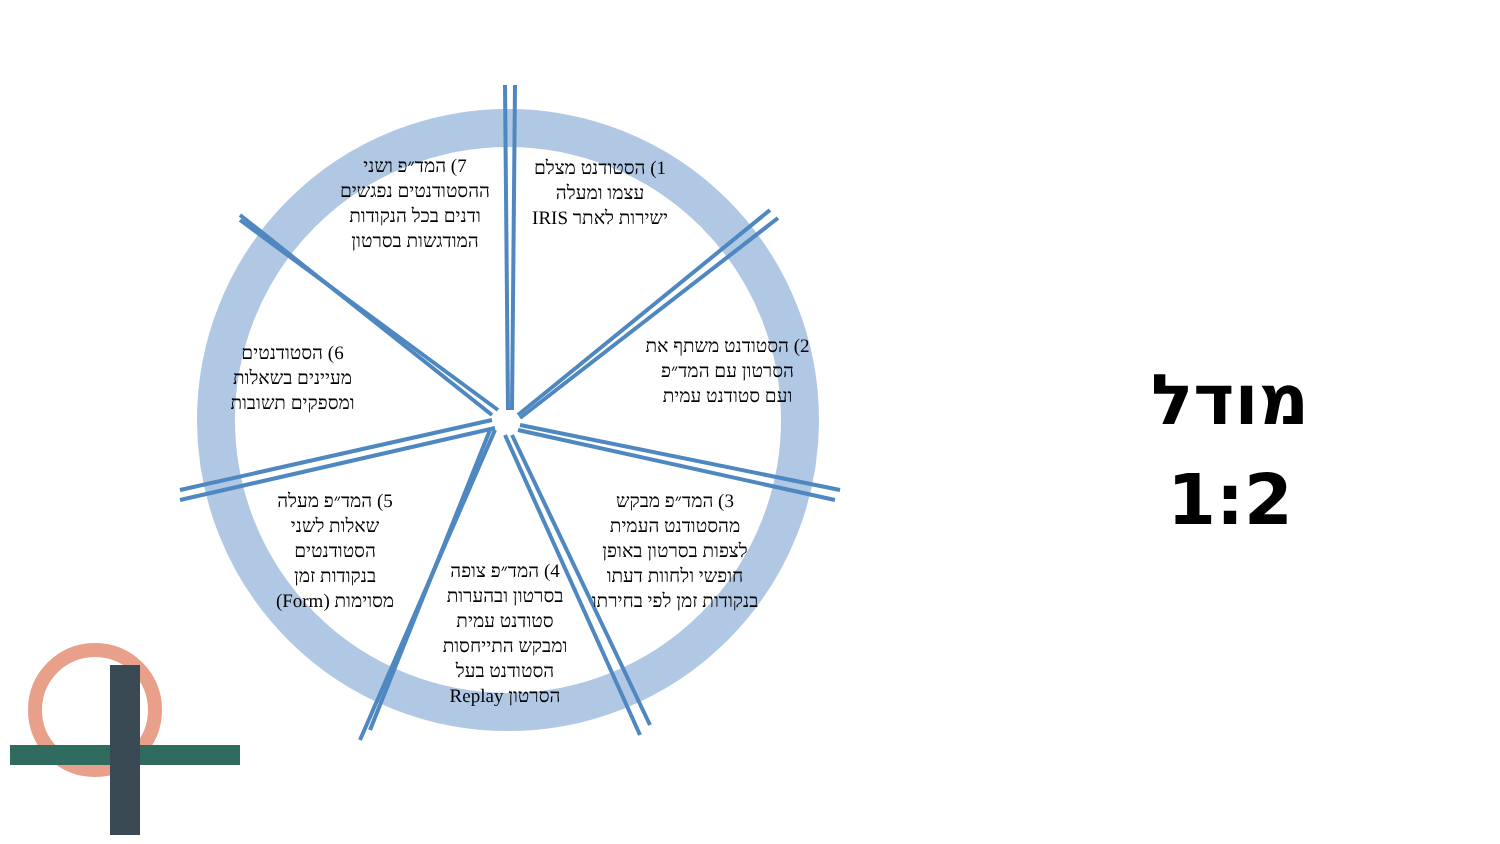1) הסטודנט מצלם עצמו ומעלה ישירות לאתר IRIS
2) הסטודנט משתף את הסרטון עם המד״פ ועם סטודנט עמית
3) המד״פ מבקש מהסטודנט העמית לצפות בסרטון באופן חופשי ולחוות דעתו בנקודות זמן לפי בחירתו
4) המד״פ צופה בסרטון ובהערות סטודנט עמית ומבקש התייחסות הסטודנט בעל הסרטון Replay
5) המד״פ מעלה שאלות לשני הסטודנטים בנקודות זמן מסוימות (Form)
6) הסטודנטים מעיינים בשאלות ומספקים תשובות
7) המד״פ ושני ההסטודנטים נפגשים ודנים בכל הנקודות המודגשות בסרטון
מודל
1:2